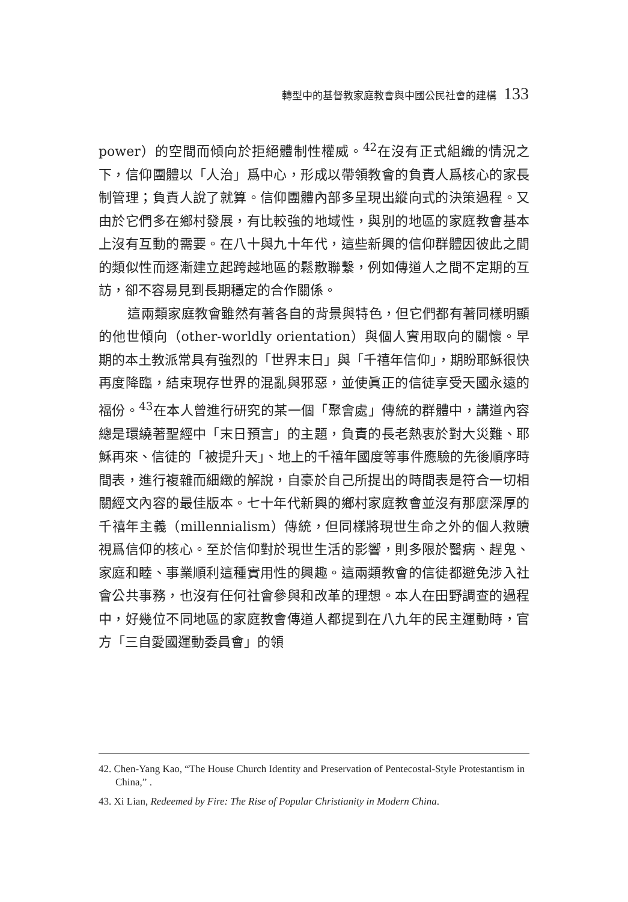轉型中的基督教家庭教會與中國公民社會的建構 133
power）的空間而傾向於拒絕體制性權威。<sup>42</sup>在沒有正式組織的情況之下，信仰團體以「人治」爲中心，形成以帶領教會的負責人爲核心的家長制管理；負責人說了就算。信仰團體內部多呈現出縱向式的決策過程。又由於它們多在鄉村發展，有比較強的地域性，與別的地區的家庭教會基本上沒有互動的需要。在八十與九十年代，這些新興的信仰群體因彼此之間的類似性而逐漸建立起跨越地區的鬆散聯繫，例如傳道人之間不定期的互訪，卻不容易見到長期穩定的合作關係。
這兩類家庭教會雖然有著各自的背景與特色，但它們都有著同樣明顯的他世傾向（other-worldly orientation）與個人實用取向的關懷。早期的本土教派常具有強烈的「世界末日」與「千禧年信仰」，期盼耶穌很快再度降臨，結束現存世界的混亂與邪惡，並使眞正的信徒享受天國永遠的福份。<sup>43</sup>在本人曾進行研究的某一個「聚會處」傳統的群體中，講道內容總是環繞著聖經中「末日預言」的主題，負責的長老熱衷於對大災難、耶穌再來、信徒的「被提升天」、地上的千禧年國度等事件應驗的先後順序時間表，進行複雜而細緻的解說，自豪於自己所提出的時間表是符合一切相關經文內容的最佳版本。七十年代新興的鄉村家庭教會並沒有那麼深厚的千禧年主義（millennialism）傳統，但同樣將現世生命之外的個人救贖視爲信仰的核心。至於信仰對於現世生活的影響，則多限於醫病、趕鬼、家庭和睦、事業順利這種實用性的興趣。這兩類教會的信徒都避免涉入社會公共事務，也沒有任何社會參與和改革的理想。本人在田野調查的過程中，好幾位不同地區的家庭教會傳道人都提到在八九年的民主運動時，官方「三自愛國運動委員會」的領
42. Chen-Yang Kao, “The House Church Identity and Preservation of Pentecostal-Style Protestantism in China,” .
43. Xi Lian, Redeemed by Fire: The Rise of Popular Christianity in Modern China.